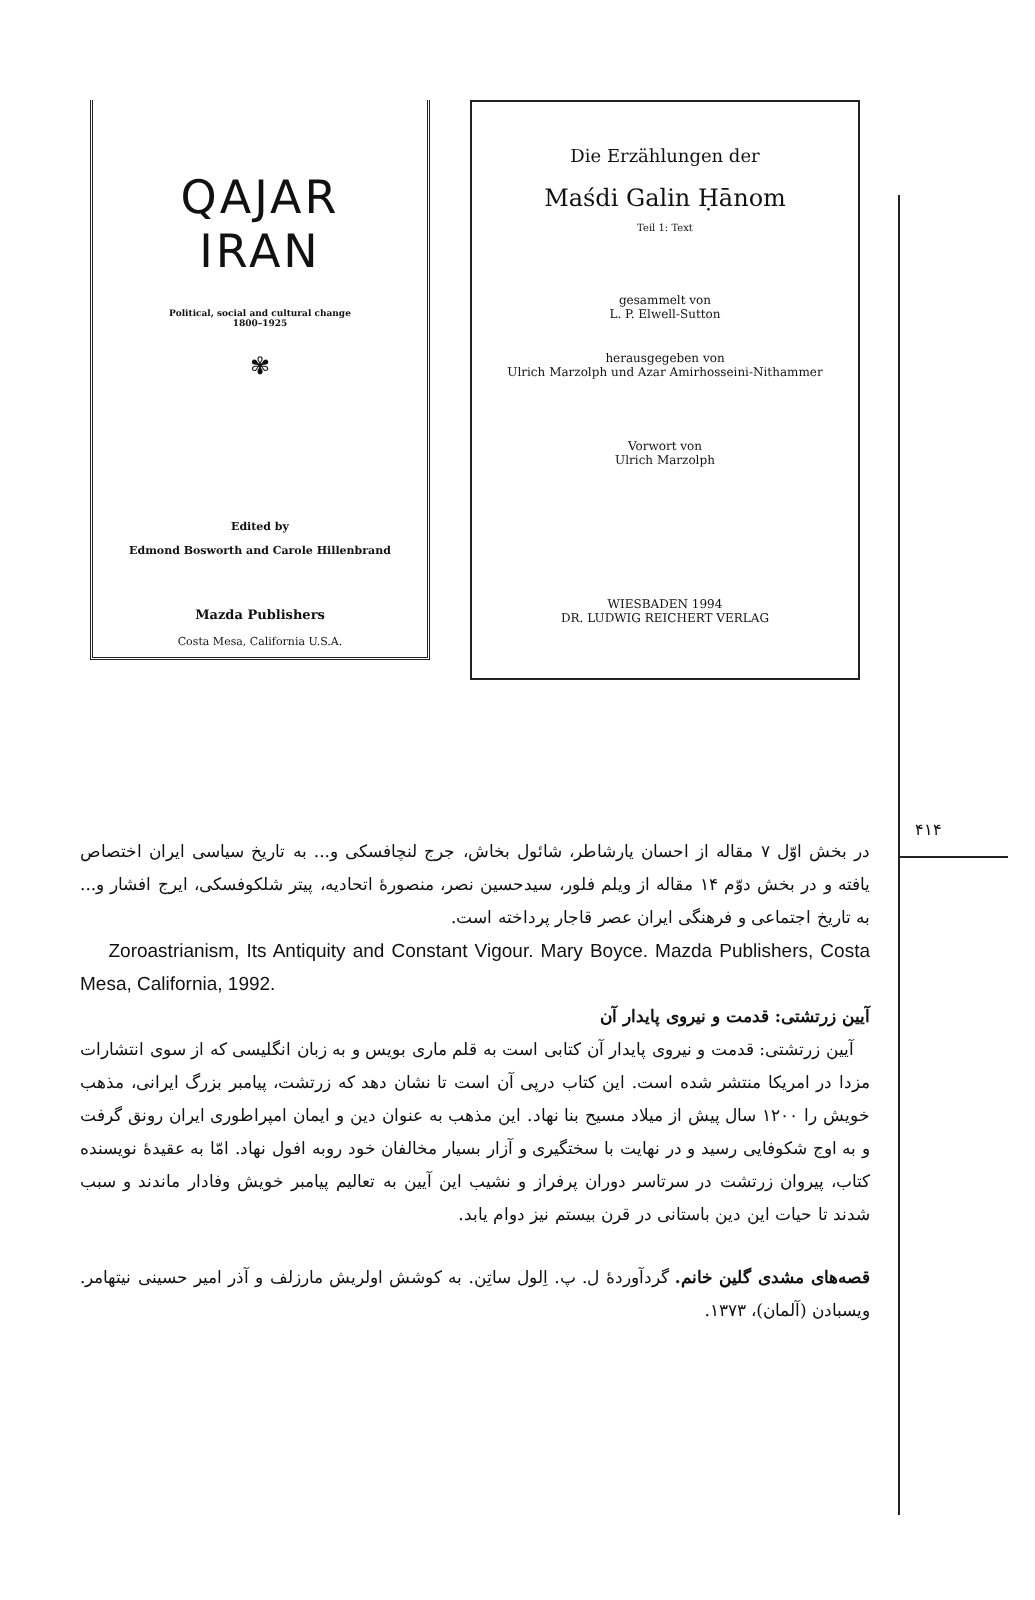۴۱۴
QAJAR
IRAN
Political, social and cultural change
1800–1925
✾
Edited by
Edmond Bosworth and Carole Hillenbrand
Mazda Publishers
Costa Mesa, California U.S.A.
Die Erzählungen der
Maśdi Galin Ḥānom
Teil 1: Text
gesammelt von
L. P. Elwell-Sutton
herausgegeben von
Ulrich Marzolph und Azar Amirhosseini-Nithammer
Vorwort von
Ulrich Marzolph
WIESBADEN 1994
DR. LUDWIG REICHERT VERLAG
در بخش اوّل ۷ مقاله از احسان یارشاطر، شائول بخاش، جرج لنچافسکی و... به تاریخ سیاسی ایران اختصاص یافته و در بخش دوّم ۱۴ مقاله از ویلم فلور، سیدحسین نصر، منصورهٔ اتحادیه، پیتر شلکوفسکی، ایرج افشار و... به تاریخ اجتماعی و فرهنگی ایران عصر قاجار پرداخته است.
Zoroastrianism, Its Antiquity and Constant Vigour. Mary Boyce. Mazda Publishers, Costa Mesa, California, 1992.
آیین زرتشتی: قدمت و نیروی پایدار آن
آیین زرتشتی: قدمت و نیروی پایدار آن کتابی است به قلم ماری بویس و به زبان انگلیسی که از سوی انتشارات مزدا در امریکا منتشر شده است. این کتاب درپی آن است تا نشان دهد که زرتشت، پیامبر بزرگ ایرانی، مذهب خویش را ۱۲۰۰ سال پیش از میلاد مسیح بنا نهاد. این مذهب به عنوان دین و ایمان امپراطوری ایران رونق گرفت و به اوج شکوفایی رسید و در نهایت با سختگیری و آزار بسیار مخالفان خود روبه افول نهاد. امّا به عقیدهٔ نویسنده کتاب، پیروان زرتشت در سرتاسر دوران پرفراز و نشیب این آیین به تعالیم پیامبر خویش وفادار ماندند و سبب شدند تا حیات این دین باستانی در قرن بیستم نیز دوام یابد.
قصه‌های مشدی گلین خانم. گردآوردهٔ ل. پ. اِلول ساتِن. به کوشش اولریش مارزلف و آذر امیر حسینی نیتهامر. ویسبادن (آلمان)، ۱۳۷۳.